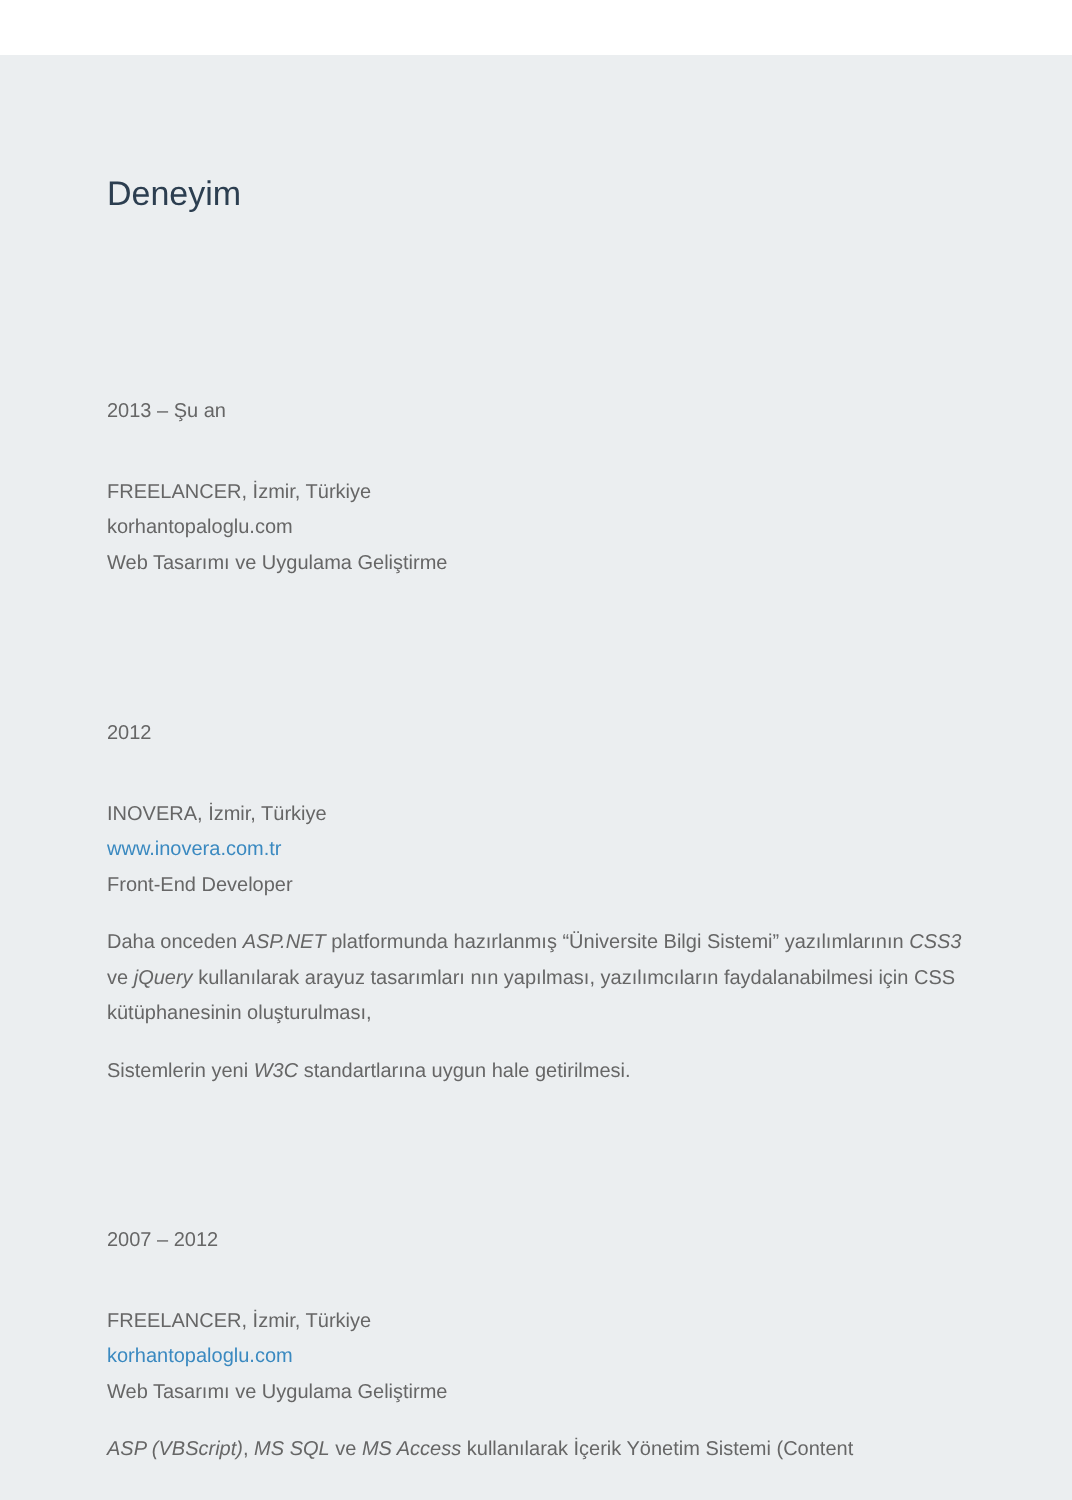Deneyim
2013 – Şu an
FREELANCER, İzmir, Türkiye
korhantopaloglu.com
Web Tasarımı ve Uygulama Geliştirme
2012
INOVERA, İzmir, Türkiye
www.inovera.com.tr
Front-End Developer
Daha onceden ASP.NET platformunda hazırlanmış “Üniversite Bilgi Sistemi” yazılımlarının CSS3 ve jQuery kullanılarak arayuz tasarımları nın yapılması, yazılımcıların faydalanabilmesi için CSS kütüphanesinin oluşturulması,
Sistemlerin yeni W3C standartlarına uygun hale getirilmesi.
2007 – 2012
FREELANCER, İzmir, Türkiye
korhantopaloglu.com
Web Tasarımı ve Uygulama Geliştirme
ASP (VBScript), MS SQL ve MS Access kullanılarak İçerik Yönetim Sistemi (Content